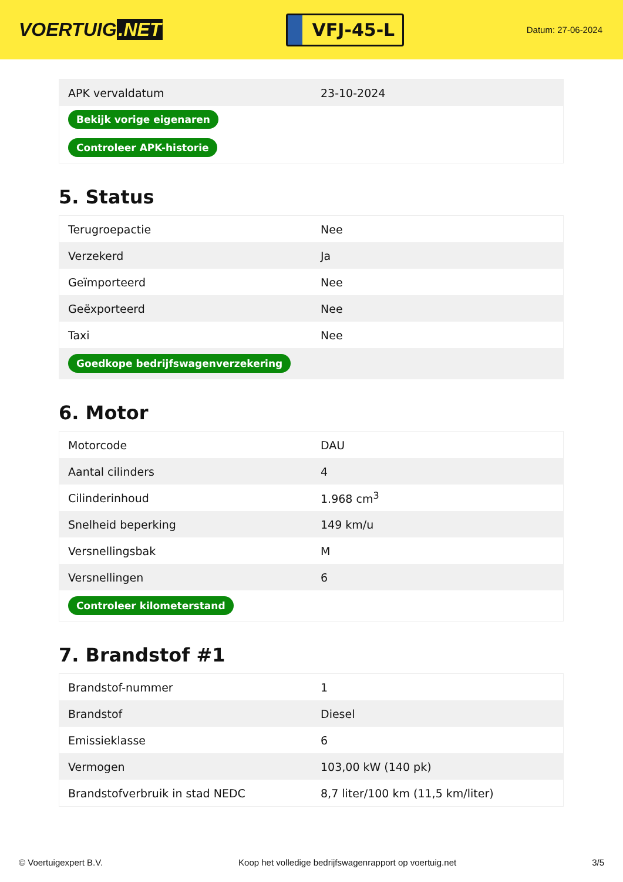VOERTUIG.NET
VFJ-45-L
Datum: 27-06-2024
| APK vervaldatum | 23-10-2024 |
| Bekijk vorige eigenaren | |
| Controleer APK-historie | |
5. Status
| Terugroepactie | Nee |
| Verzekerd | Ja |
| Geïmporteerd | Nee |
| Geëxporteerd | Nee |
| Taxi | Nee |
| Goedkope bedrijfswagenverzekering | |
6. Motor
| Motorcode | DAU |
| Aantal cilinders | 4 |
| Cilinderinhoud | 1.968 cm<sup>3</sup> |
| Snelheid beperking | 149 km/u |
| Versnellingsbak | M |
| Versnellingen | 6 |
| Controleer kilometerstand | |
7. Brandstof #1
| Brandstof-nummer | 1 |
| Brandstof | Diesel |
| Emissieklasse | 6 |
| Vermogen | 103,00 kW (140 pk) |
| Brandstofverbruik in stad NEDC | 8,7 liter/100 km (11,5 km/liter) |
© Voertuigexpert B.V. Koop het volledige bedrijfswagenrapport op voertuig.net 3/5